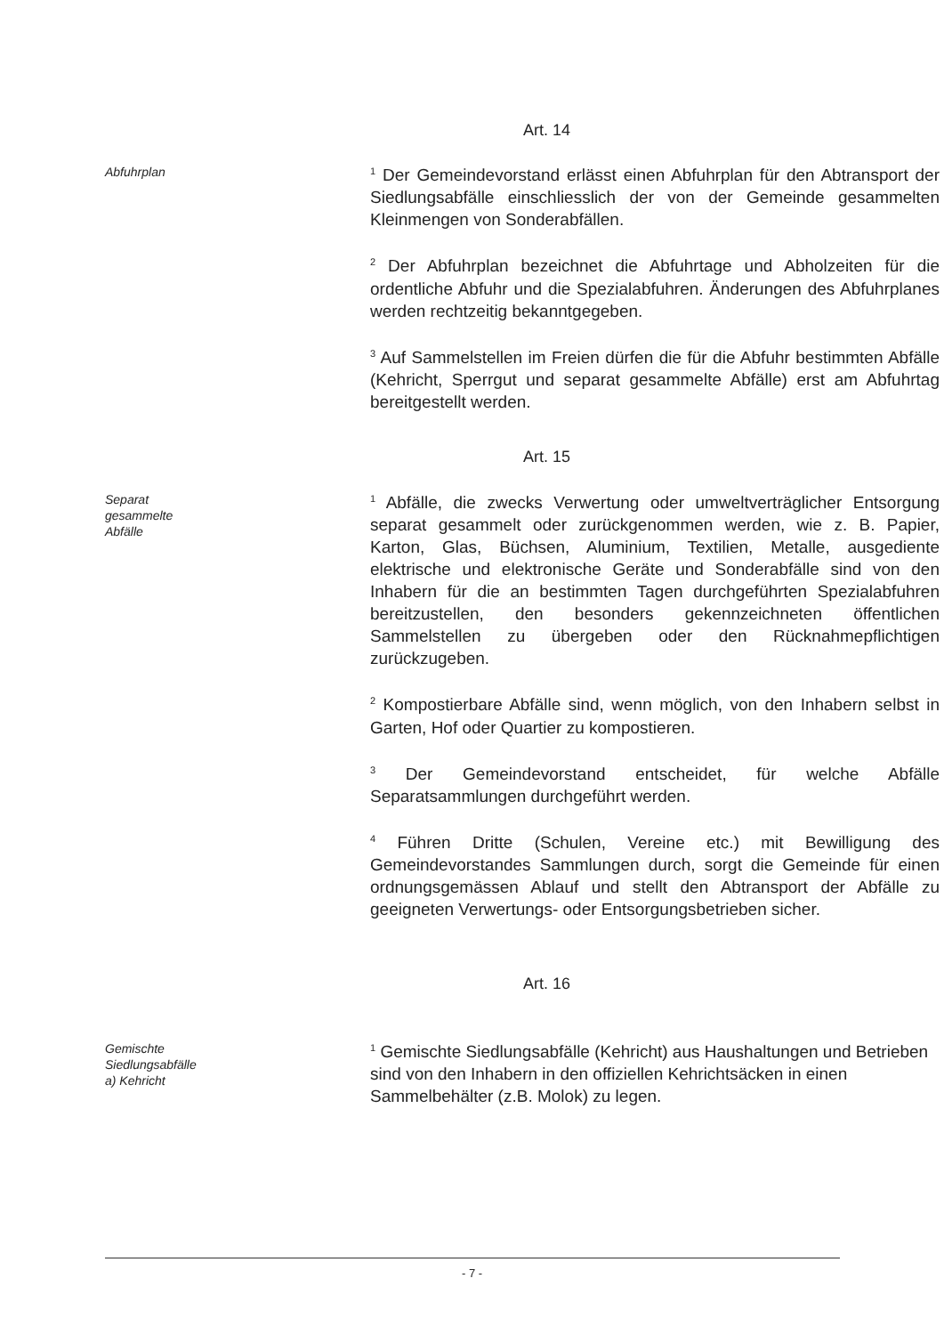Art. 14
Abfuhrplan
<sup>1</sup> Der Gemeindevorstand erlässt einen Abfuhrplan für den Abtransport der Siedlungsabfälle einschliesslich der von der Gemeinde gesammelten Kleinmengen von Sonderabfällen.
<sup>2</sup> Der Abfuhrplan bezeichnet die Abfuhrtage und Abholzeiten für die ordentliche Abfuhr und die Spezialabfuhren. Änderungen des Abfuhrplanes werden rechtzeitig bekanntgegeben.
<sup>3</sup> Auf Sammelstellen im Freien dürfen die für die Abfuhr bestimmten Abfälle (Kehricht, Sperrgut und separat gesammelte Abfälle) erst am Abfuhrtag bereitgestellt werden.
Art. 15
Separat
gesammelte
Abfälle
<sup>1</sup> Abfälle, die zwecks Verwertung oder umweltverträglicher Entsorgung separat gesammelt oder zurückgenommen werden, wie z. B. Papier, Karton, Glas, Büchsen, Aluminium, Textilien, Metalle, ausgediente elektrische und elektronische Geräte und Sonderabfälle sind von den Inhabern für die an bestimmten Tagen durchgeführten Spezialabfuhren bereitzustellen, den besonders gekennzeichneten öffentlichen Sammelstellen zu übergeben oder den Rücknahmepflichtigen zurückzugeben.
<sup>2</sup> Kompostierbare Abfälle sind, wenn möglich, von den Inhabern selbst in Garten, Hof oder Quartier zu kompostieren.
<sup>3</sup> Der Gemeindevorstand entscheidet, für welche Abfälle Separatsammlungen durchgeführt werden.
<sup>4</sup> Führen Dritte (Schulen, Vereine etc.) mit Bewilligung des Gemeindevorstandes Sammlungen durch, sorgt die Gemeinde für einen ordnungsgemässen Ablauf und stellt den Abtransport der Abfälle zu geeigneten Verwertungs- oder Entsorgungsbetrieben sicher.
Art. 16
Gemischte
Siedlungsabfälle
a) Kehricht
<sup>1</sup> Gemischte Siedlungsabfälle (Kehricht) aus Haushaltungen und Betrieben sind von den Inhabern in den offiziellen Kehrichtsäcken in einen Sammelbehälter (z.B. Molok) zu legen.
- 7 -